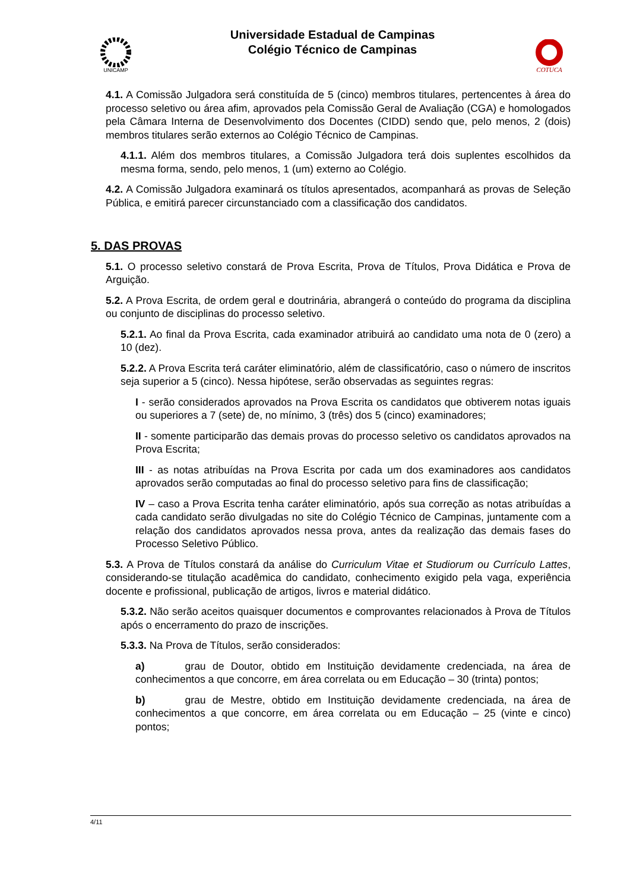UNICAMP
Universidade Estadual de Campinas
Colégio Técnico de Campinas
COTUCA
4.1. A Comissão Julgadora será constituída de 5 (cinco) membros titulares, pertencentes à área do processo seletivo ou área afim, aprovados pela Comissão Geral de Avaliação (CGA) e homologados pela Câmara Interna de Desenvolvimento dos Docentes (CIDD) sendo que, pelo menos, 2 (dois) membros titulares serão externos ao Colégio Técnico de Campinas.
4.1.1. Além dos membros titulares, a Comissão Julgadora terá dois suplentes escolhidos da mesma forma, sendo, pelo menos, 1 (um) externo ao Colégio.
4.2. A Comissão Julgadora examinará os títulos apresentados, acompanhará as provas de Seleção Pública, e emitirá parecer circunstanciado com a classificação dos candidatos.
5. DAS PROVAS
5.1. O processo seletivo constará de Prova Escrita, Prova de Títulos, Prova Didática e Prova de Arguição.
5.2. A Prova Escrita, de ordem geral e doutrinária, abrangerá o conteúdo do programa da disciplina ou conjunto de disciplinas do processo seletivo.
5.2.1. Ao final da Prova Escrita, cada examinador atribuirá ao candidato uma nota de 0 (zero) a 10 (dez).
5.2.2. A Prova Escrita terá caráter eliminatório, além de classificatório, caso o número de inscritos seja superior a 5 (cinco). Nessa hipótese, serão observadas as seguintes regras:
I - serão considerados aprovados na Prova Escrita os candidatos que obtiverem notas iguais ou superiores a 7 (sete) de, no mínimo, 3 (três) dos 5 (cinco) examinadores;
II - somente participarão das demais provas do processo seletivo os candidatos aprovados na Prova Escrita;
III - as notas atribuídas na Prova Escrita por cada um dos examinadores aos candidatos aprovados serão computadas ao final do processo seletivo para fins de classificação;
IV – caso a Prova Escrita tenha caráter eliminatório, após sua correção as notas atribuídas a cada candidato serão divulgadas no site do Colégio Técnico de Campinas, juntamente com a relação dos candidatos aprovados nessa prova, antes da realização das demais fases do Processo Seletivo Público.
5.3. A Prova de Títulos constará da análise do Curriculum Vitae et Studiorum ou Currículo Lattes, considerando-se titulação acadêmica do candidato, conhecimento exigido pela vaga, experiência docente e profissional, publicação de artigos, livros e material didático.
5.3.2. Não serão aceitos quaisquer documentos e comprovantes relacionados à Prova de Títulos após o encerramento do prazo de inscrições.
5.3.3. Na Prova de Títulos, serão considerados:
a) grau de Doutor, obtido em Instituição devidamente credenciada, na área de conhecimentos a que concorre, em área correlata ou em Educação – 30 (trinta) pontos;
b) grau de Mestre, obtido em Instituição devidamente credenciada, na área de conhecimentos a que concorre, em área correlata ou em Educação – 25 (vinte e cinco) pontos;
4/11